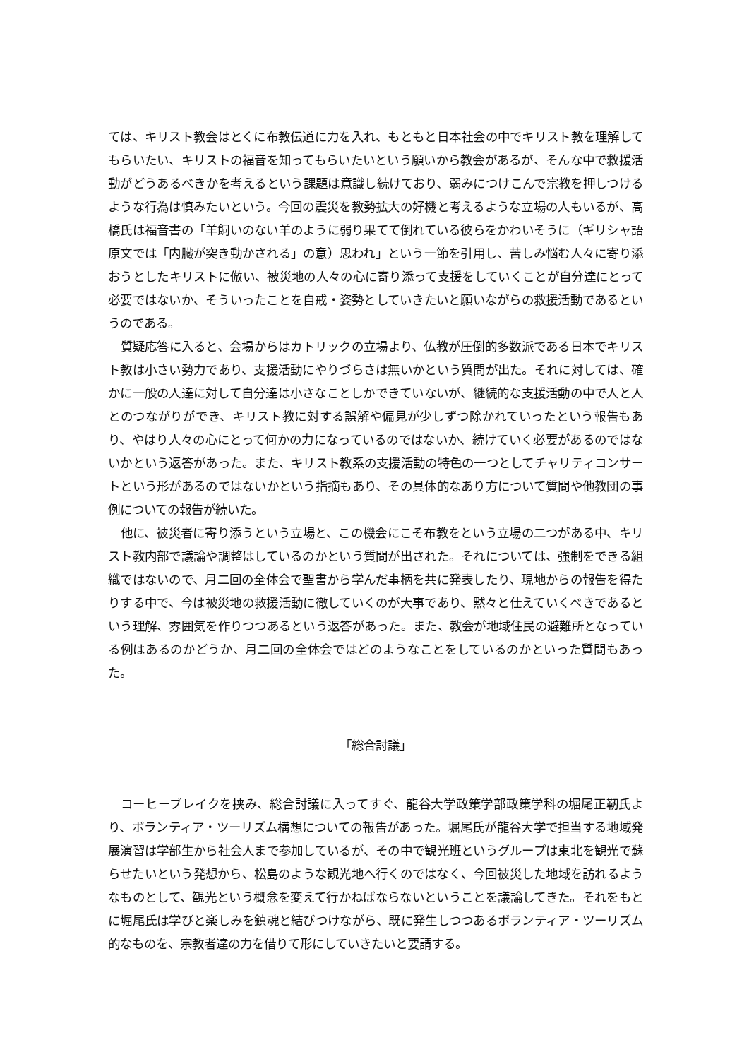ては、キリスト教会はとくに布教伝道に力を入れ、もともと日本社会の中でキリスト教を理解してもらいたい、キリストの福音を知ってもらいたいという願いから教会があるが、そんな中で救援活動がどうあるべきかを考えるという課題は意識し続けており、弱みにつけこんで宗教を押しつけるような行為は慎みたいという。今回の震災を教勢拡大の好機と考えるような立場の人もいるが、高橋氏は福音書の「羊飼いのない羊のように弱り果てて倒れている彼らをかわいそうに（ギリシャ語原文では「内臓が突き動かされる」の意）思われ」という一節を引用し、苦しみ悩む人々に寄り添おうとしたキリストに倣い、被災地の人々の心に寄り添って支援をしていくことが自分達にとって必要ではないか、そういったことを自戒・姿勢としていきたいと願いながらの救援活動であるというのである。
質疑応答に入ると、会場からはカトリックの立場より、仏教が圧倒的多数派である日本でキリスト教は小さい勢力であり、支援活動にやりづらさは無いかという質問が出た。それに対しては、確かに一般の人達に対して自分達は小さなことしかできていないが、継続的な支援活動の中で人と人とのつながりができ、キリスト教に対する誤解や偏見が少しずつ除かれていったという報告もあり、やはり人々の心にとって何かの力になっているのではないか、続けていく必要があるのではないかという返答があった。また、キリスト教系の支援活動の特色の一つとしてチャリティコンサートという形があるのではないかという指摘もあり、その具体的なあり方について質問や他教団の事例についての報告が続いた。
他に、被災者に寄り添うという立場と、この機会にこそ布教をという立場の二つがある中、キリスト教内部で議論や調整はしているのかという質問が出された。それについては、強制をできる組織ではないので、月二回の全体会で聖書から学んだ事柄を共に発表したり、現地からの報告を得たりする中で、今は被災地の救援活動に徹していくのが大事であり、黙々と仕えていくべきであるという理解、雰囲気を作りつつあるという返答があった。また、教会が地域住民の避難所となっている例はあるのかどうか、月二回の全体会ではどのようなことをしているのかといった質問もあった。
「総合討議」
コーヒーブレイクを挟み、総合討議に入ってすぐ、龍谷大学政策学部政策学科の堀尾正靭氏より、ボランティア・ツーリズム構想についての報告があった。堀尾氏が龍谷大学で担当する地域発展演習は学部生から社会人まで参加しているが、その中で観光班というグループは東北を観光で蘇らせたいという発想から、松島のような観光地へ行くのではなく、今回被災した地域を訪れるようなものとして、観光という概念を変えて行かねばならないということを議論してきた。それをもとに堀尾氏は学びと楽しみを鎮魂と結びつけながら、既に発生しつつあるボランティア・ツーリズム的なものを、宗教者達の力を借りて形にしていきたいと要請する。